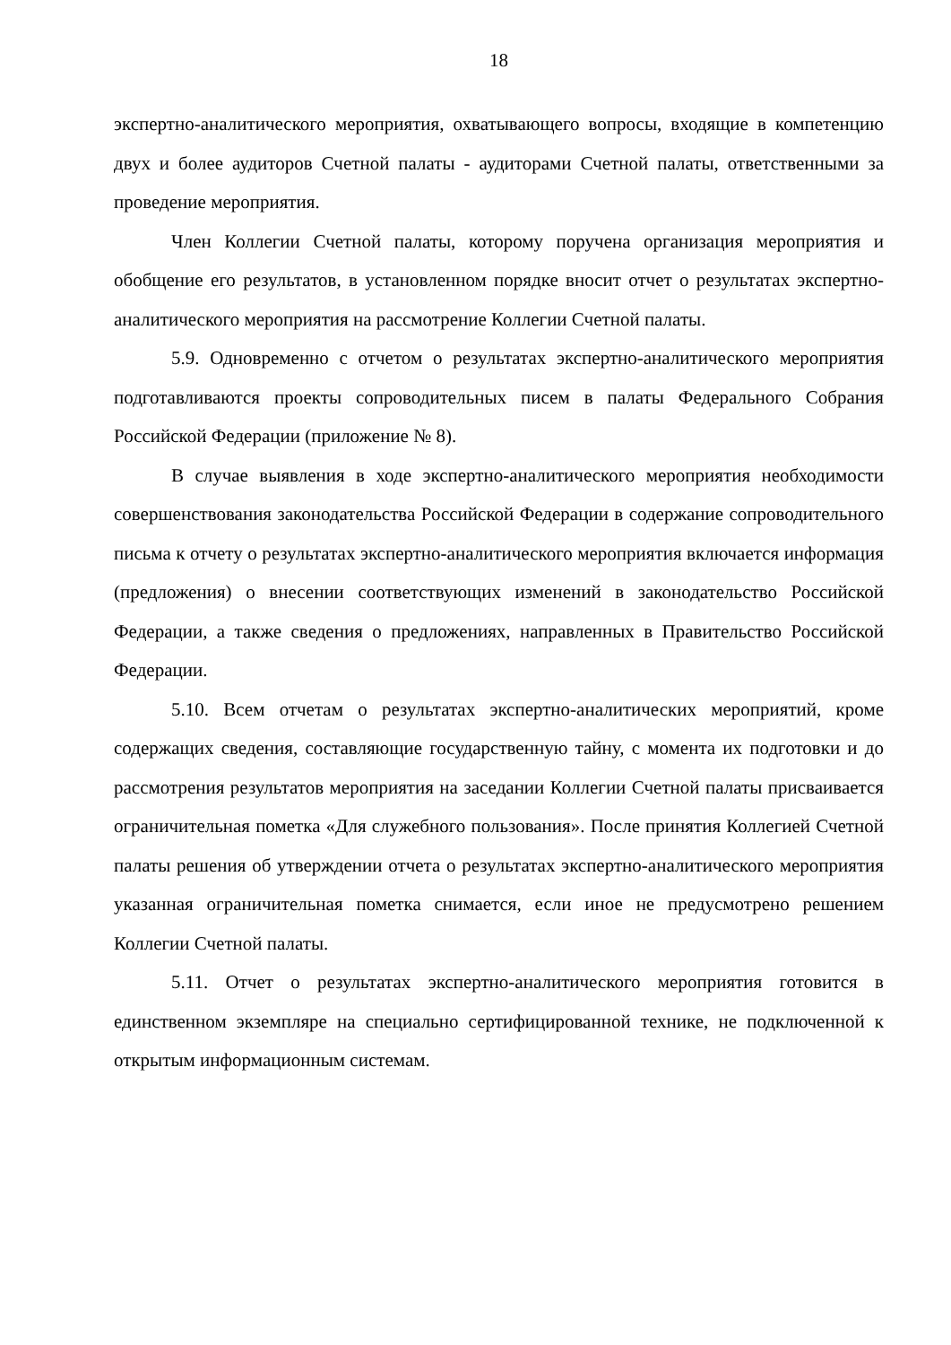18
экспертно-аналитического мероприятия, охватывающего вопросы, входящие в компетенцию двух и более аудиторов Счетной палаты - аудиторами Счетной палаты, ответственными за проведение мероприятия.
Член Коллегии Счетной палаты, которому поручена организация мероприятия и обобщение его результатов, в установленном порядке вносит отчет о результатах экспертно-аналитического мероприятия на рассмотрение Коллегии Счетной палаты.
5.9. Одновременно с отчетом о результатах экспертно-аналитического мероприятия подготавливаются проекты сопроводительных писем в палаты Федерального Собрания Российской Федерации (приложение № 8).
В случае выявления в ходе экспертно-аналитического мероприятия необходимости совершенствования законодательства Российской Федерации в содержание сопроводительного письма к отчету о результатах экспертно-аналитического мероприятия включается информация (предложения) о внесении соответствующих изменений в законодательство Российской Федерации, а также сведения о предложениях, направленных в Правительство Российской Федерации.
5.10. Всем отчетам о результатах экспертно-аналитических мероприятий, кроме содержащих сведения, составляющие государственную тайну, с момента их подготовки и до рассмотрения результатов мероприятия на заседании Коллегии Счетной палаты присваивается ограничительная пометка «Для служебного пользования». После принятия Коллегией Счетной палаты решения об утверждении отчета о результатах экспертно-аналитического мероприятия указанная ограничительная пометка снимается, если иное не предусмотрено решением Коллегии Счетной палаты.
5.11. Отчет о результатах экспертно-аналитического мероприятия готовится в единственном экземпляре на специально сертифицированной технике, не подключенной к открытым информационным системам.